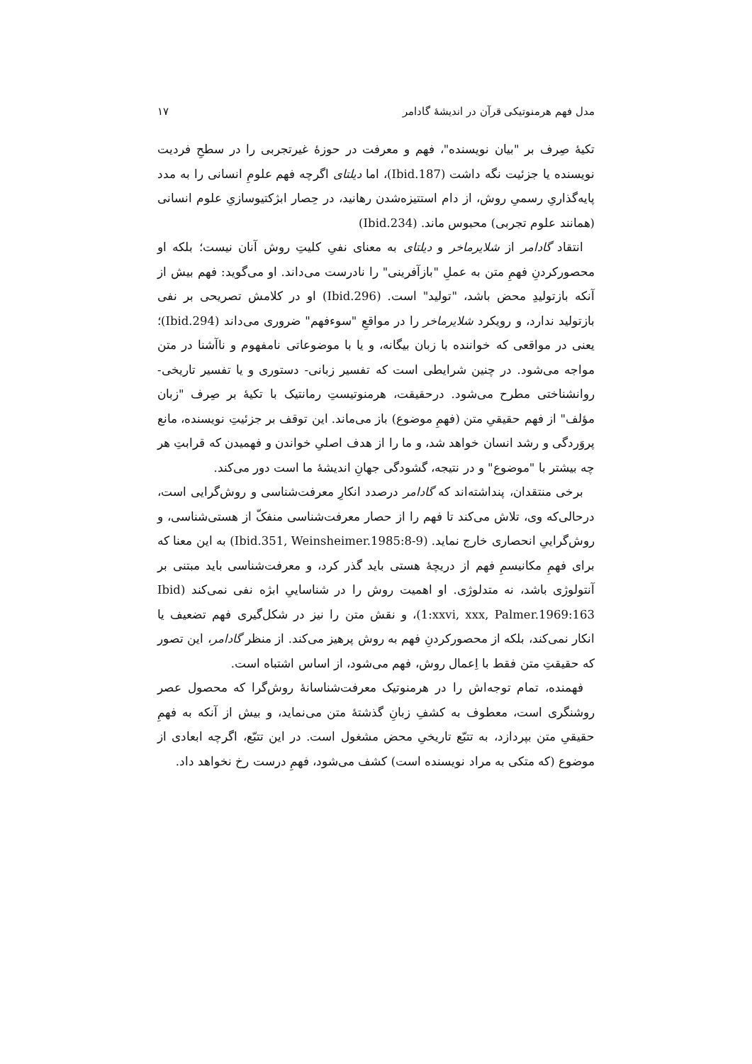مدل فهم هرمنوتیکی قرآن در اندیشهٔ گادامر ۱۷
تکیهٔ صِرف بر "بیان نویسنده"، فهم و معرفت در حوزهٔ غیرتجربی را در سطحِ فردیت نویسنده یا جزئیت نگه داشت (Ibid.187)، اما دیلتای اگرچه فهم علومِ انسانی را به مدد پایه‌گذاریِ رسمیِ روش، از دام استتیزه‌شدن رهانید، در حِصار ابژکتیوسازیِ علوم انسانی (همانند علوم تجربی) محبوس ماند. (Ibid.234)
انتقاد گادامر از شلایرماخر و دیلتای به معنای نفیِ کلیتِ روش آنان نیست؛ بلکه او محصورکردنِ فهمِ متن به عملِ "بازآفرینی" را نادرست می‌داند. او می‌گوید: فهم بیش از آنکه بازتولیدِ محض باشد، "تولید" است. (Ibid.296) او در کلامش تصریحی بر نفی بازتولید ندارد، و رویکرد شلایرماخر را در مواقعِ "سوءفهم" ضروری می‌داند (Ibid.294)؛ یعنی در مواقعی که خواننده با زبان بیگانه، و یا با موضوعاتی نامفهوم و ناآشنا در متن مواجه می‌شود. در چنین شرایطی است که تفسیر زبانی- دستوری و یا تفسیر تاریخی- روانشناختی مطرح می‌شود. درحقیقت، هرمنوتیستِ رمانتیک با تکیهٔ بر صِرف "زبان مؤلف" از فهم حقیقیِ متن (فهمِ موضوع) باز می‌ماند. این توقف بر جزئیتِ نویسنده، مانع پروَردگی و رشد انسان خواهد شد، و ما را از هدف اصلیِ خواندن و فهمیدن که قرابتِ هر چه بیشتر با "موضوع" و در نتیجه، گشودگی جهانِ اندیشهٔ ما است دور می‌کند.
برخی منتقدان، پنداشته‌اند که گادامر درصدد انکارِ معرفت‌شناسی و روش‌گرایی است، درحالی‌که وی، تلاش می‌کند تا فهم را از حصار معرفت‌شناسی منفکّ از هستی‌شناسی، و روش‌گراییِ انحصاری خارج نماید. (Ibid.351, Weinsheimer.1985:8-9) به این معنا که برای فهمِ مکانیسمِ فهم از دریچهٔ هستی باید گذر کرد، و معرفت‌شناسی باید مبتنی بر آنتولوژی باشد، نه متدلوژی. او اهمیت روش را در شناساییِ ابژه نفی نمی‌کند (Ibid 1:xxvi, xxx, Palmer.1969:163)، و نقش متن را نیز در شکل‌گیری فهم تضعیف یا انکار نمی‌کند، بلکه از محصورکردنِ فهم به روش پرهیز می‌کند. از منظر گادامر، این تصور که حقیقتِ متن فقط با اِعمال روش، فهم می‌شود، از اساس اشتباه است.
فهمنده، تمام توجه‌اش را در هرمنوتیک معرفت‌شناسانهٔ روش‌گرا که محصول عصر روشنگری است، معطوف به کشفِ زبانِ گذشتهٔ متن می‌نماید، و بیش از آنکه به فهمِ حقیقیِ متن بپردازد، به تتبّع تاریخیِ محض مشغول است. در این تتبّع، اگرچه ابعادی از موضوع (که متکی به مراد نویسنده است) کشف می‌شود، فهمِ درست رخ نخواهد داد.